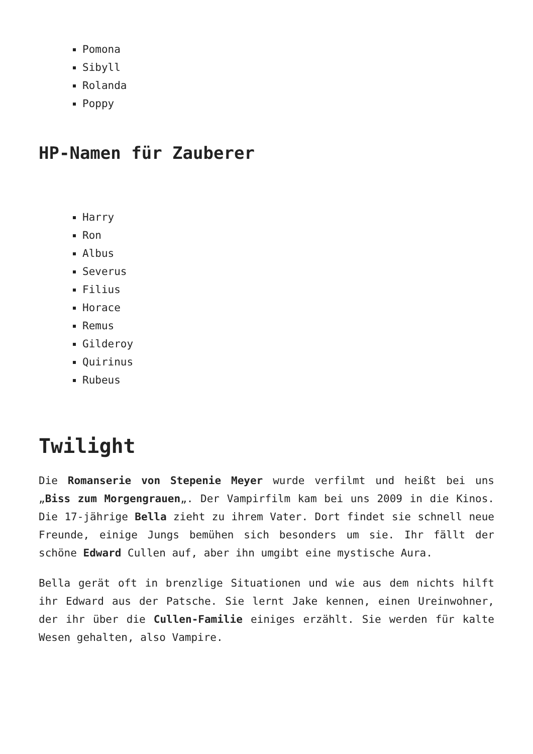Pomona
Sibyll
Rolanda
Poppy
HP-Namen für Zauberer
Harry
Ron
Albus
Severus
Filius
Horace
Remus
Gilderoy
Quirinus
Rubeus
Twilight
Die Romanserie von Stepenie Meyer wurde verfilmt und heißt bei uns „Biss zum Morgengrauen„. Der Vampirfilm kam bei uns 2009 in die Kinos. Die 17-jährige Bella zieht zu ihrem Vater. Dort findet sie schnell neue Freunde, einige Jungs bemühen sich besonders um sie. Ihr fällt der schöne Edward Cullen auf, aber ihn umgibt eine mystische Aura.
Bella gerät oft in brenzlige Situationen und wie aus dem nichts hilft ihr Edward aus der Patsche. Sie lernt Jake kennen, einen Ureinwohner, der ihr über die Cullen-Familie einiges erzählt. Sie werden für kalte Wesen gehalten, also Vampire.